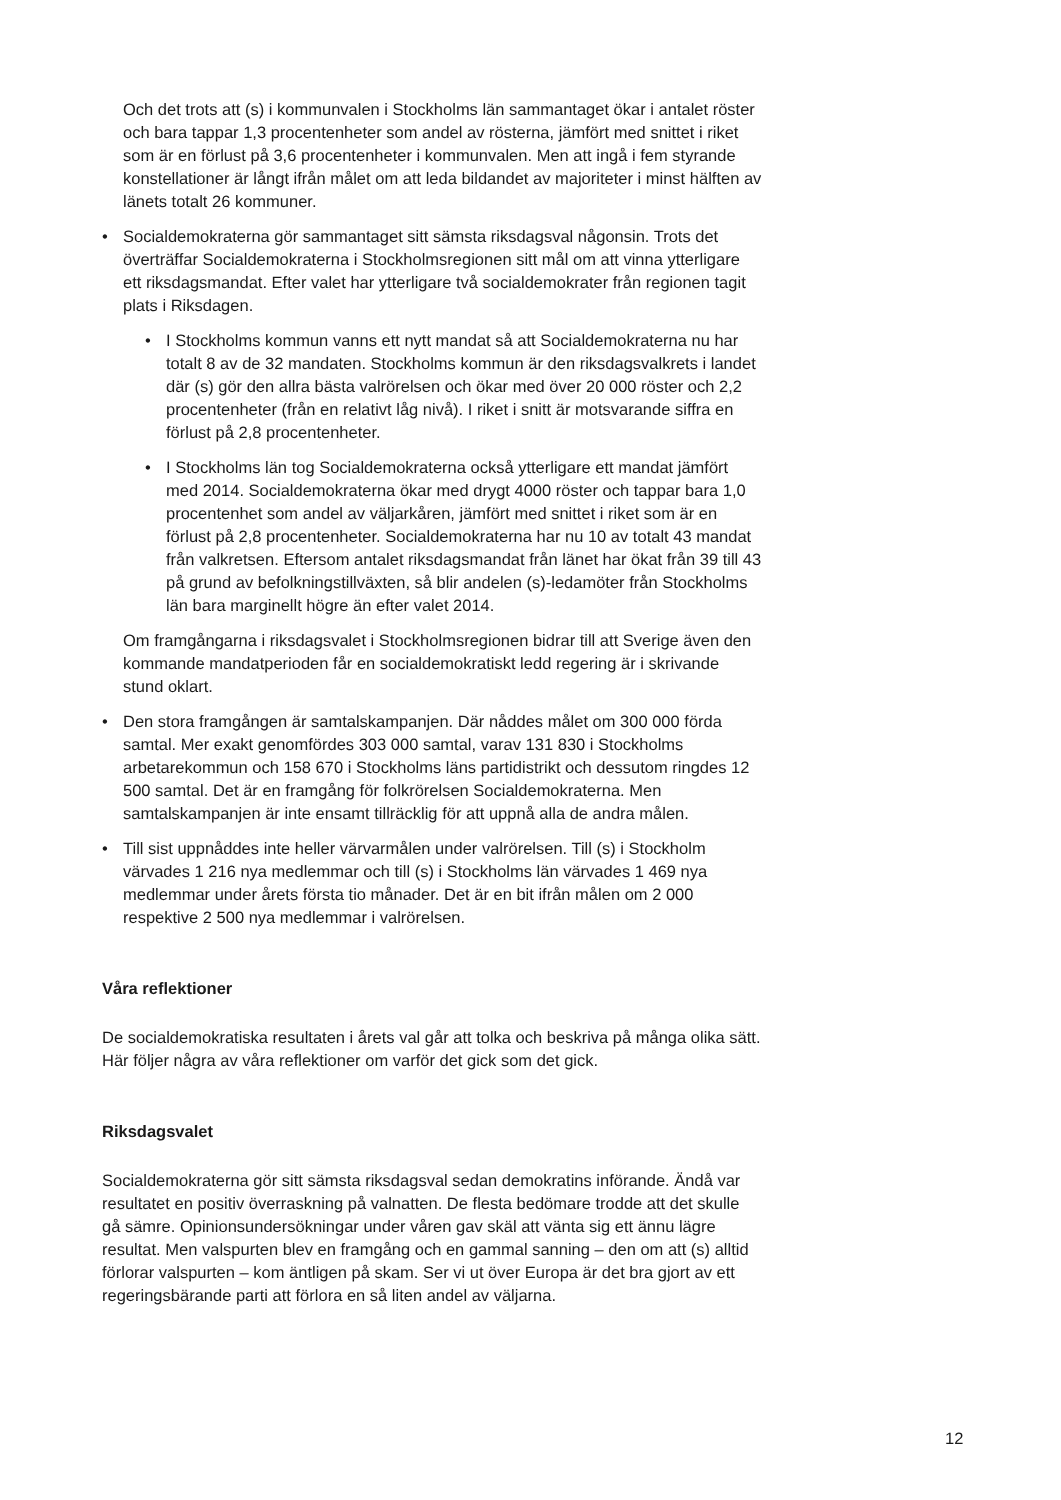Och det trots att (s) i kommunvalen i Stockholms län sammantaget ökar i antalet röster och bara tappar 1,3 procentenheter som andel av rösterna, jämfört med snittet i riket som är en förlust på 3,6 procentenheter i kommunvalen. Men att ingå i fem styrande konstellationer är långt ifrån målet om att leda bildandet av majoriteter i minst hälften av länets totalt 26 kommuner.
• Socialdemokraterna gör sammantaget sitt sämsta riksdagsval någonsin. Trots det överträffar Socialdemokraterna i Stockholmsregionen sitt mål om att vinna ytterligare ett riksdagsmandat. Efter valet har ytterligare två socialdemokrater från regionen tagit plats i Riksdagen.
• I Stockholms kommun vanns ett nytt mandat så att Socialdemokraterna nu har totalt 8 av de 32 mandaten. Stockholms kommun är den riksdagsvalkrets i landet där (s) gör den allra bästa valrörelsen och ökar med över 20 000 röster och 2,2 procentenheter (från en relativt låg nivå). I riket i snitt är motsvarande siffra en förlust på 2,8 procentenheter.
• I Stockholms län tog Socialdemokraterna också ytterligare ett mandat jämfört med 2014. Socialdemokraterna ökar med drygt 4000 röster och tappar bara 1,0 procentenhet som andel av väljarkåren, jämfört med snittet i riket som är en förlust på 2,8 procentenheter. Socialdemokraterna har nu 10 av totalt 43 mandat från valkretsen. Eftersom antalet riksdagsmandat från länet har ökat från 39 till 43 på grund av befolkningstillväxten, så blir andelen (s)-ledamöter från Stockholms län bara marginellt högre än efter valet 2014.
Om framgångarna i riksdagsvalet i Stockholmsregionen bidrar till att Sverige även den kommande mandatperioden får en socialdemokratiskt ledd regering är i skrivande stund oklart.
• Den stora framgången är samtalskampanjen. Där nåddes målet om 300 000 förda samtal. Mer exakt genomfördes 303 000 samtal, varav 131 830 i Stockholms arbetarekommun och 158 670 i Stockholms läns partidistrikt och dessutom ringdes 12 500 samtal. Det är en framgång för folkrörelsen Socialdemokraterna. Men samtalskampanjen är inte ensamt tillräcklig för att uppnå alla de andra målen.
• Till sist uppnåddes inte heller värvarmålen under valrörelsen. Till (s) i Stockholm värvades 1 216 nya medlemmar och till (s) i Stockholms län värvades 1 469 nya medlemmar under årets första tio månader. Det är en bit ifrån målen om 2 000 respektive 2 500 nya medlemmar i valrörelsen.
Våra reflektioner
De socialdemokratiska resultaten i årets val går att tolka och beskriva på många olika sätt. Här följer några av våra reflektioner om varför det gick som det gick.
Riksdagsvalet
Socialdemokraterna gör sitt sämsta riksdagsval sedan demokratins införande. Ändå var resultatet en positiv överraskning på valnatten. De flesta bedömare trodde att det skulle gå sämre. Opinionsundersökningar under våren gav skäl att vänta sig ett ännu lägre resultat. Men valspurten blev en framgång och en gammal sanning – den om att (s) alltid förlorar valspurten – kom äntligen på skam. Ser vi ut över Europa är det bra gjort av ett regeringsbärande parti att förlora en så liten andel av väljarna.
12